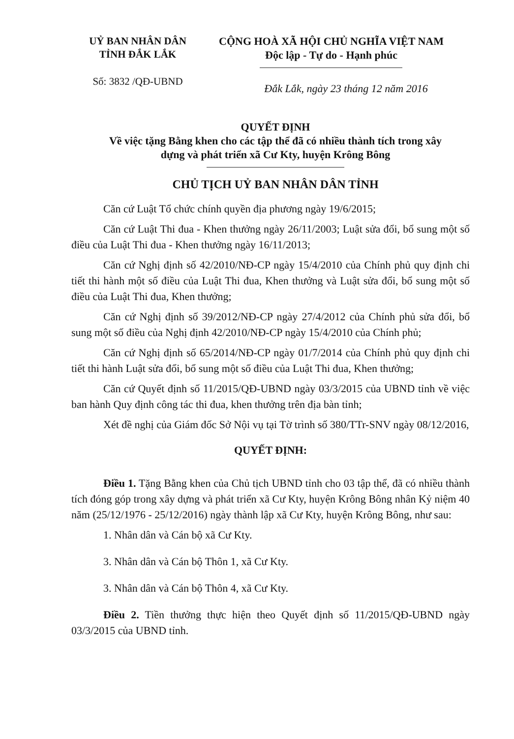UỶ BAN NHÂN DÂN
TỈNH ĐẮK LẮK
Số: 3832 /QĐ-UBND
CỘNG HOÀ XÃ HỘI CHỦ NGHĨA VIỆT NAM
Độc lập - Tự do - Hạnh phúc
Đắk Lắk, ngày 23 tháng 12 năm 2016
QUYẾT ĐỊNH
Về việc tặng Bằng khen cho các tập thể đã có nhiều thành tích trong xây dựng và phát triển xã Cư Kty, huyện Krông Bông
CHỦ TỊCH UỶ BAN NHÂN DÂN TỈNH
Căn cứ Luật Tổ chức chính quyền địa phương ngày 19/6/2015;
Căn cứ Luật Thi đua - Khen thưởng ngày 26/11/2003; Luật sửa đổi, bổ sung một số điều của Luật Thi đua - Khen thưởng ngày 16/11/2013;
Căn cứ Nghị định số 42/2010/NĐ-CP ngày 15/4/2010 của Chính phủ quy định chi tiết thi hành một số điều của Luật Thi đua, Khen thưởng và Luật sửa đổi, bổ sung một số điều của Luật Thi đua, Khen thưởng;
Căn cứ Nghị định số 39/2012/NĐ-CP ngày 27/4/2012 của Chính phủ sửa đổi, bổ sung một số điều của Nghị định 42/2010/NĐ-CP ngày 15/4/2010 của Chính phủ;
Căn cứ Nghị định số 65/2014/NĐ-CP ngày 01/7/2014 của Chính phủ quy định chi tiết thi hành Luật sửa đổi, bổ sung một số điều của Luật Thi đua, Khen thưởng;
Căn cứ Quyết định số 11/2015/QĐ-UBND ngày 03/3/2015 của UBND tỉnh về việc ban hành Quy định công tác thi đua, khen thưởng trên địa bàn tỉnh;
Xét đề nghị của Giám đốc Sở Nội vụ tại Tờ trình số 380/TTr-SNV ngày 08/12/2016,
QUYẾT ĐỊNH:
Điều 1. Tặng Bằng khen của Chủ tịch UBND tỉnh cho 03 tập thể, đã có nhiều thành tích đóng góp trong xây dựng và phát triển xã Cư Kty, huyện Krông Bông nhân Kỷ niệm 40 năm (25/12/1976 - 25/12/2016) ngày thành lập xã Cư Kty, huyện Krông Bông, như sau:
1. Nhân dân và Cán bộ xã Cư Kty.
3. Nhân dân và Cán bộ Thôn 1, xã Cư Kty.
3. Nhân dân và Cán bộ Thôn 4, xã Cư Kty.
Điều 2. Tiền thưởng thực hiện theo Quyết định số 11/2015/QĐ-UBND ngày 03/3/2015 của UBND tỉnh.